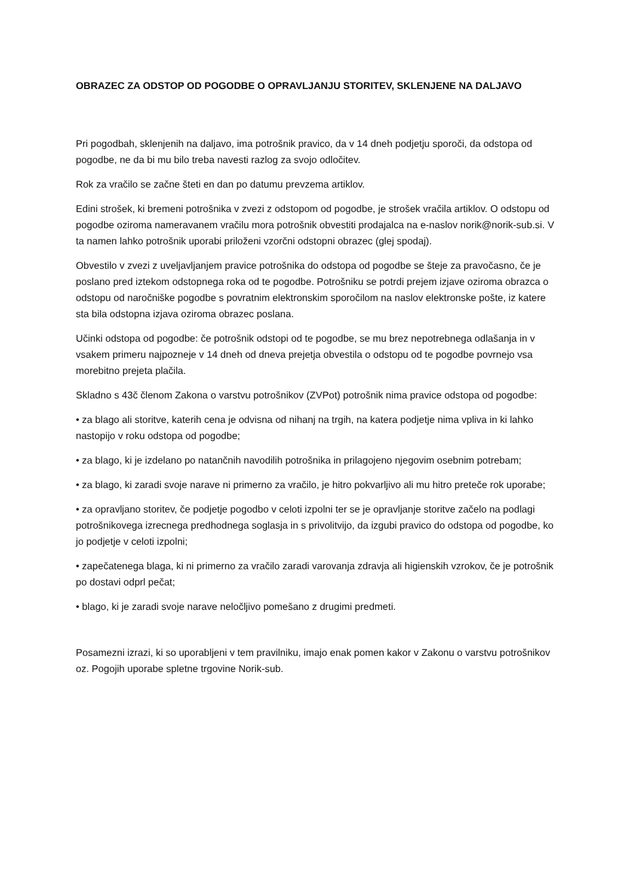OBRAZEC ZA ODSTOP OD POGODBE O OPRAVLJANJU STORITEV, SKLENJENE NA DALJAVO
Pri pogodbah, sklenjenih na daljavo, ima potrošnik pravico, da v 14 dneh podjetju sporoči, da odstopa od pogodbe, ne da bi mu bilo treba navesti razlog za svojo odločitev.
Rok za vračilo se začne šteti en dan po datumu prevzema artiklov.
Edini strošek, ki bremeni potrošnika v zvezi z odstopom od pogodbe, je strošek vračila artiklov. O odstopu od pogodbe oziroma nameravanem vračilu mora potrošnik obvestiti prodajalca na e-naslov norik@norik-sub.si. V ta namen lahko potrošnik uporabi priloženi vzorčni odstopni obrazec (glej spodaj).
Obvestilo v zvezi z uveljavljanjem pravice potrošnika do odstopa od pogodbe se šteje za pravočasno, če je poslano pred iztekom odstopnega roka od te pogodbe. Potrošniku se potrdi prejem izjave oziroma obrazca o odstopu od naročniške pogodbe s povratnim elektronskim sporočilom na naslov elektronske pošte, iz katere sta bila odstopna izjava oziroma obrazec poslana.
Učinki odstopa od pogodbe: če potrošnik odstopi od te pogodbe, se mu brez nepotrebnega odlašanja in v vsakem primeru najpozneje v 14 dneh od dneva prejetja obvestila o odstopu od te pogodbe povrnejo vsa morebitno prejeta plačila.
Skladno s 43č členom Zakona o varstvu potrošnikov (ZVPot) potrošnik nima pravice odstopa od pogodbe:
• za blago ali storitve, katerih cena je odvisna od nihanj na trgih, na katera podjetje nima vpliva in ki lahko nastopijo v roku odstopa od pogodbe;
• za blago, ki je izdelano po natančnih navodilih potrošnika in prilagojeno njegovim osebnim potrebam;
• za blago, ki zaradi svoje narave ni primerno za vračilo, je hitro pokvarljivo ali mu hitro preteče rok uporabe;
• za opravljano storitev, če podjetje pogodbo v celoti izpolni ter se je opravljanje storitve začelo na podlagi potrošnikovega izrecnega predhodnega soglasja in s privolitvijo, da izgubi pravico do odstopa od pogodbe, ko jo podjetje v celoti izpolni;
• zapečatenega blaga, ki ni primerno za vračilo zaradi varovanja zdravja ali higienskih vzrokov, če je potrošnik po dostavi odprl pečat;
• blago, ki je zaradi svoje narave neločljivo pomešano z drugimi predmeti.
Posamezni izrazi, ki so uporabljeni v tem pravilniku, imajo enak pomen kakor v Zakonu o varstvu potrošnikov oz. Pogojih uporabe spletne trgovine Norik-sub.